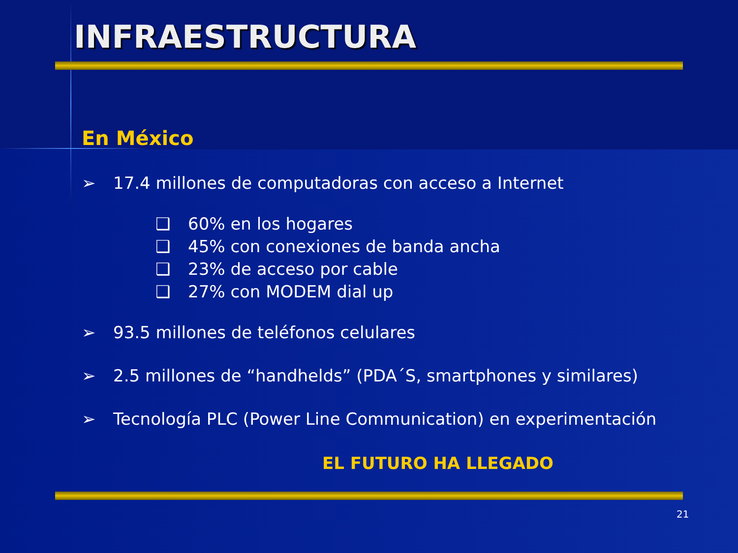INFRAESTRUCTURA
En México
➢ 17.4 millones de computadoras con acceso a Internet
❑ 60% en los hogares
❑ 45% con conexiones de banda ancha
❑ 23% de acceso por cable
❑ 27% con MODEM dial up
➢ 93.5 millones de teléfonos celulares
➢ 2.5 millones de “handhelds” (PDA´S, smartphones y similares)
➢ Tecnología PLC (Power Line Communication) en experimentación
EL FUTURO HA LLEGADO
21